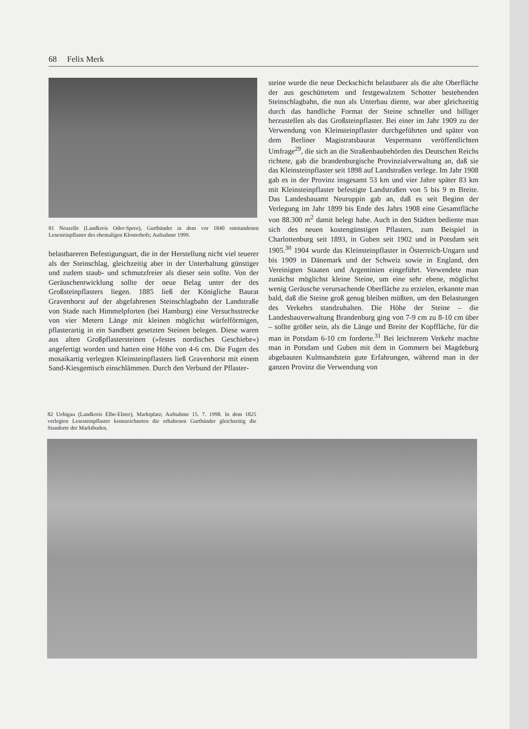68 Felix Merk
81 Neuzelle (Landkreis Oder-Spree), Gurtbänder in dem vor 1840 entstandenen Lesesteinpflaster des ehemaligen Klosterhofs; Aufnahme 1999.
belastbareren Befestigungsart, die in der Herstellung nicht viel teuerer als der Steinschlag, gleichzeitig aber in der Unterhaltung günstiger und zudem staub- und schmutzfreier als dieser sein sollte. Von der Geräuschentwicklung sollte der neue Belag unter der des Großsteinpflasters liegen. 1885 ließ der Königliche Baurat Gravenhorst auf der abgefahrenen Steinschlagbahn der Landstraße von Stade nach Himmelpforten (bei Hamburg) eine Versuchsstrecke von vier Metern Länge mit kleinen möglichst würfelförmigen, pflasterartig in ein Sandbett gesetzten Steinen belegen. Diese waren aus alten Großpflastersteinen (»festes nordisches Geschiebe«) angefertigt worden und hatten eine Höhe von 4-6 cm. Die Fugen des mosaikartig verlegten Kleinsteinpflasters ließ Gravenhorst mit einem Sand-Kiesgemisch einschlämmen. Durch den Verbund der Pflaster-
steine wurde die neue Deckschicht belastbarer als die alte Oberfläche der aus geschüttetem und festgewalztem Schotter bestehenden Steinschlagbahn, die nun als Unterbau diente, war aber gleichzeitig durch das handliche Format der Steine schneller und billiger herzustellen als das Großsteinpflaster. Bei einer im Jahr 1909 zu der Verwendung von Kleinsteinpflaster durchgeführten und später von dem Berliner Magistratsbaurat Vespermann veröffentlichten Umfrage<sup>29</sup>, die sich an die Straßenbaubehörden des Deutschen Reichs richtete, gab die brandenburgische Provinzialverwaltung an, daß sie das Kleinsteinpflaster seit 1898 auf Landstraßen verlege. Im Jahr 1908 gab es in der Provinz insgesamt 53 km und vier Jahre später 83 km mit Kleinsteinpflaster befestigte Landstraßen von 5 bis 9 m Breite. Das Landesbauamt Neuruppin gab an, daß es seit Beginn der Verlegung im Jahr 1899 bis Ende des Jahrs 1908 eine Gesamtfläche von 88.300 m<sup>2</sup> damit belegt habe. Auch in den Städten bediente man sich des neuen kostengünstigen Pflasters, zum Beispiel in Charlottenburg seit 1893, in Guben seit 1902 und in Potsdam seit 1905.<sup>30</sup> 1904 wurde das Kleinsteinpflaster in Österreich-Ungarn und bis 1909 in Dänemark und der Schweiz sowie in England, den Vereinigten Staaten und Argentinien eingeführt. Verwendete man zunächst möglichst kleine Steine, um eine sehr ebene, möglichst wenig Geräusche verursachende Oberfläche zu erzielen, erkannte man bald, daß die Steine groß genug bleiben müßten, um den Belastungen des Verkehrs standzuhalten. Die Höhe der Steine – die Landesbauverwaltung Brandenburg ging von 7-9 cm zu 8-10 cm über – sollte größer sein, als die Länge und Breite der Kopffläche, für die man in Potsdam 6-10 cm forderte.<sup>31</sup> Bei leichterem Verkehr machte man in Potsdam und Guben mit dem in Gommern bei Magdeburg abgebauten Kulmsandstein gute Erfahrungen, während man in der ganzen Provinz die Verwendung von
82 Uebigau (Landkreis Elbe-Elster), Marktplatz; Aufnahme 15. 7. 1998. In dem 1825 verlegten Lesesteinpflaster kennzeichneten die erhaltenen Gurtbänder gleichzeitig die Standorte der Marktbuden.